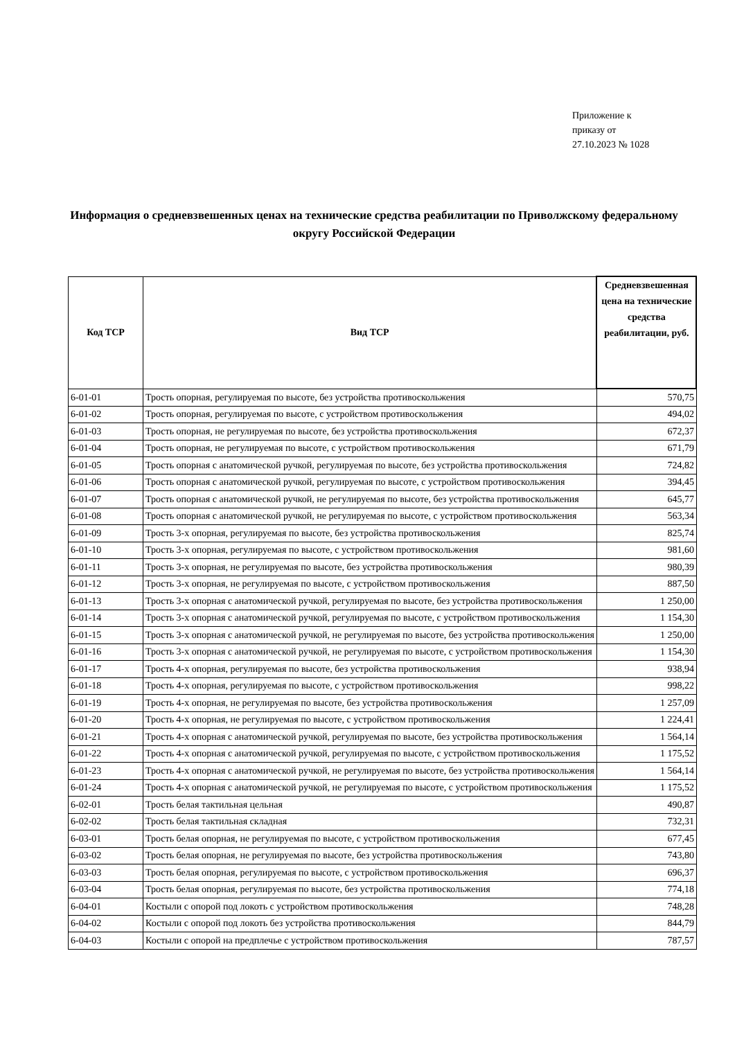Приложение к
приказу от
27.10.2023 № 1028
Информация о средневзвешенных ценах на технические средства реабилитации по Приволжскому федеральному округу Российской Федерации
| Код ТСР | Вид ТСР | Средневзвешенная цена на технические средства реабилитации, руб. |
| --- | --- | --- |
| 6-01-01 | Трость опорная, регулируемая по высоте, без устройства противоскольжения | 570,75 |
| 6-01-02 | Трость опорная, регулируемая по высоте, с устройством противоскольжения | 494,02 |
| 6-01-03 | Трость опорная, не регулируемая по высоте, без устройства противоскольжения | 672,37 |
| 6-01-04 | Трость опорная, не регулируемая по высоте, с устройством противоскольжения | 671,79 |
| 6-01-05 | Трость опорная с анатомической ручкой, регулируемая по высоте, без устройства противоскольжения | 724,82 |
| 6-01-06 | Трость опорная с анатомической ручкой, регулируемая по высоте, с устройством противоскольжения | 394,45 |
| 6-01-07 | Трость опорная с анатомической ручкой, не регулируемая по высоте, без устройства противоскольжения | 645,77 |
| 6-01-08 | Трость опорная с анатомической ручкой, не регулируемая по высоте, с устройством противоскольжения | 563,34 |
| 6-01-09 | Трость 3-х опорная, регулируемая по высоте, без устройства противоскольжения | 825,74 |
| 6-01-10 | Трость 3-х опорная, регулируемая по высоте, с устройством противоскольжения | 981,60 |
| 6-01-11 | Трость 3-х опорная, не регулируемая по высоте, без устройства противоскольжения | 980,39 |
| 6-01-12 | Трость 3-х опорная, не регулируемая по высоте, с устройством противоскольжения | 887,50 |
| 6-01-13 | Трость 3-х опорная с анатомической ручкой, регулируемая по высоте, без устройства противоскольжения | 1 250,00 |
| 6-01-14 | Трость 3-х опорная с анатомической ручкой, регулируемая по высоте, с устройством противоскольжения | 1 154,30 |
| 6-01-15 | Трость 3-х опорная с анатомической ручкой, не регулируемая по высоте, без устройства противоскольжения | 1 250,00 |
| 6-01-16 | Трость 3-х опорная с анатомической ручкой, не регулируемая по высоте, с устройством противоскольжения | 1 154,30 |
| 6-01-17 | Трость 4-х опорная, регулируемая по высоте, без устройства противоскольжения | 938,94 |
| 6-01-18 | Трость 4-х опорная, регулируемая по высоте, с устройством противоскольжения | 998,22 |
| 6-01-19 | Трость 4-х опорная, не регулируемая по высоте, без устройства противоскольжения | 1 257,09 |
| 6-01-20 | Трость 4-х опорная, не регулируемая по высоте, с устройством противоскольжения | 1 224,41 |
| 6-01-21 | Трость 4-х опорная с анатомической ручкой, регулируемая по высоте, без устройства противоскольжения | 1 564,14 |
| 6-01-22 | Трость 4-х опорная с анатомической ручкой, регулируемая по высоте, с устройством противоскольжения | 1 175,52 |
| 6-01-23 | Трость 4-х опорная с анатомической ручкой, не регулируемая по высоте, без устройства противоскольжения | 1 564,14 |
| 6-01-24 | Трость 4-х опорная с анатомической ручкой, не регулируемая по высоте, с устройством противоскольжения | 1 175,52 |
| 6-02-01 | Трость белая тактильная цельная | 490,87 |
| 6-02-02 | Трость белая тактильная складная | 732,31 |
| 6-03-01 | Трость белая опорная, не регулируемая по высоте, с устройством противоскольжения | 677,45 |
| 6-03-02 | Трость белая опорная, не регулируемая по высоте, без устройства противоскольжения | 743,80 |
| 6-03-03 | Трость белая опорная, регулируемая по высоте, с устройством противоскольжения | 696,37 |
| 6-03-04 | Трость белая опорная, регулируемая по высоте, без устройства противоскольжения | 774,18 |
| 6-04-01 | Костыли с опорой под локоть с устройством противоскольжения | 748,28 |
| 6-04-02 | Костыли с опорой под локоть без устройства противоскольжения | 844,79 |
| 6-04-03 | Костыли с опорой на предплечье с устройством противоскольжения | 787,57 |